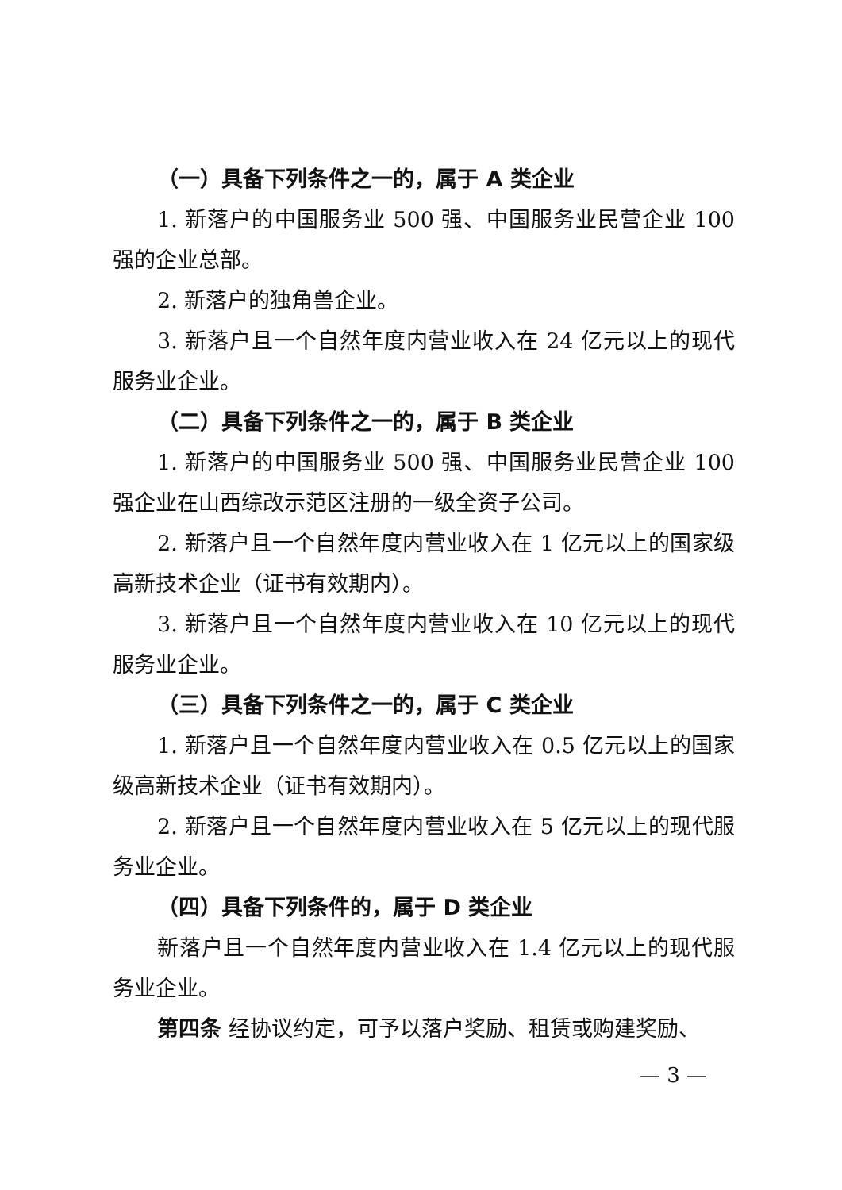（一）具备下列条件之一的，属于 A 类企业
1. 新落户的中国服务业 500 强、中国服务业民营企业 100 强的企业总部。
2. 新落户的独角兽企业。
3. 新落户且一个自然年度内营业收入在 24 亿元以上的现代服务业企业。
（二）具备下列条件之一的，属于 B 类企业
1. 新落户的中国服务业 500 强、中国服务业民营企业 100 强企业在山西综改示范区注册的一级全资子公司。
2. 新落户且一个自然年度内营业收入在 1 亿元以上的国家级高新技术企业（证书有效期内）。
3. 新落户且一个自然年度内营业收入在 10 亿元以上的现代服务业企业。
（三）具备下列条件之一的，属于 C 类企业
1. 新落户且一个自然年度内营业收入在 0.5 亿元以上的国家级高新技术企业（证书有效期内）。
2. 新落户且一个自然年度内营业收入在 5 亿元以上的现代服务业企业。
（四）具备下列条件的，属于 D 类企业
新落户且一个自然年度内营业收入在 1.4 亿元以上的现代服务业企业。
第四条 经协议约定，可予以落户奖励、租赁或购建奖励、
— 3 —